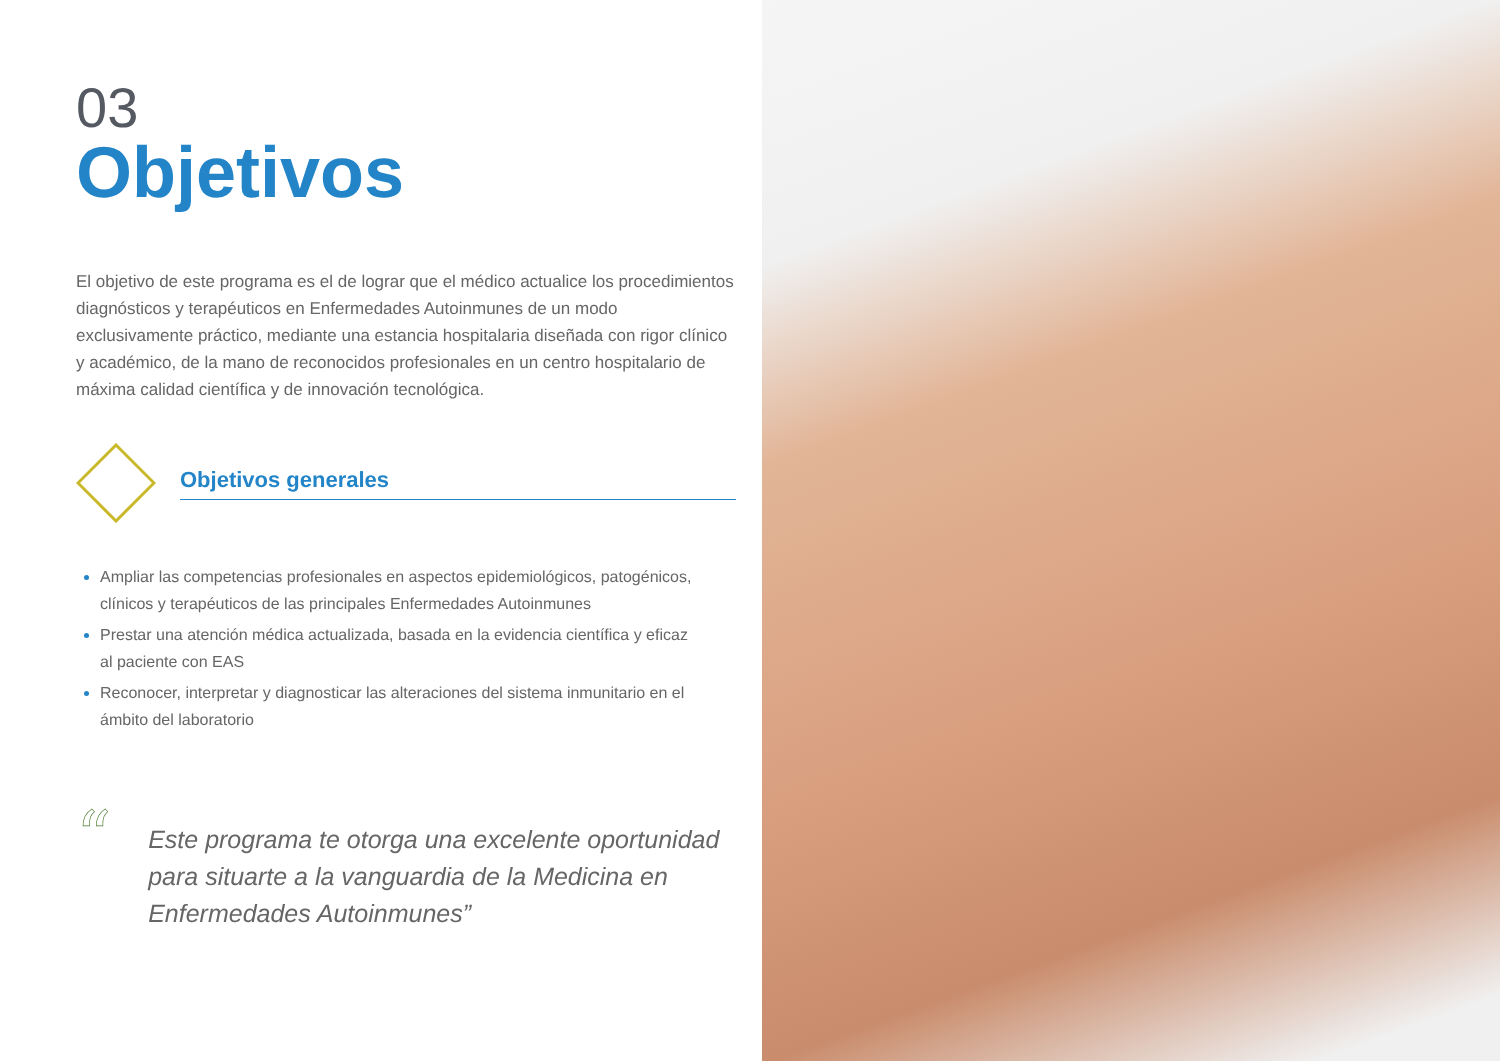03
Objetivos
El objetivo de este programa es el de lograr que el médico actualice los procedimientos diagnósticos y terapéuticos en Enfermedades Autoinmunes de un modo exclusivamente práctico, mediante una estancia hospitalaria diseñada con rigor clínico y académico, de la mano de reconocidos profesionales en un centro hospitalario de máxima calidad científica y de innovación tecnológica.
Objetivos generales
Ampliar las competencias profesionales en aspectos epidemiológicos, patogénicos, clínicos y terapéuticos de las principales Enfermedades Autoinmunes
Prestar una atención médica actualizada, basada en la evidencia científica y eficaz al paciente con EAS
Reconocer, interpretar y diagnosticar las alteraciones del sistema inmunitario en el ámbito del laboratorio
“
Este programa te otorga una excelente oportunidad para situarte a la vanguardia de la Medicina en Enfermedades Autoinmunes”